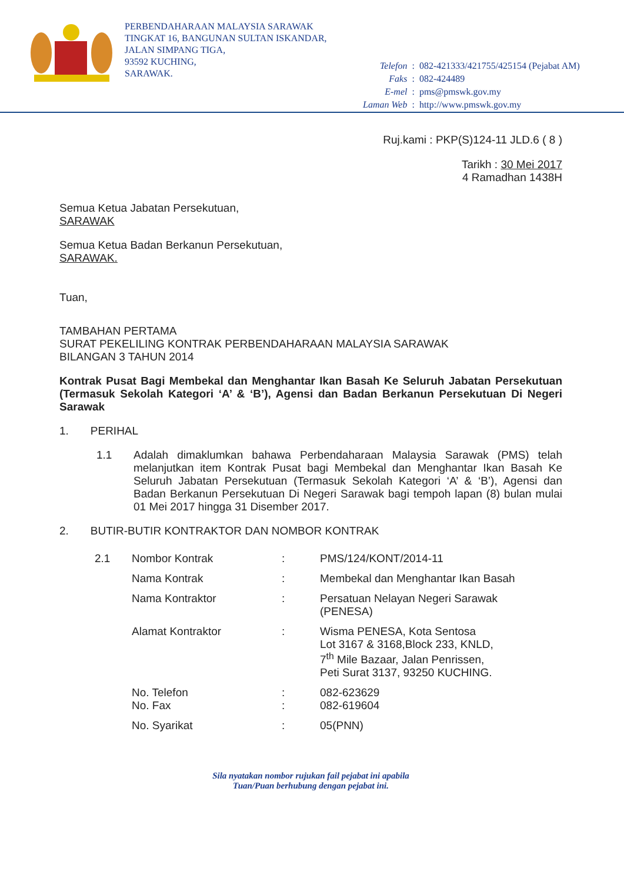PERBENDAHARAAN MALAYSIA SARAWAK
TINGKAT 16, BANGUNAN SULTAN ISKANDAR,
JALAN SIMPANG TIGA,
93592 KUCHING,
SARAWAK.
| Telefon | : | 082-421333/421755/425154 (Pejabat AM) |
| Faks | : | 082-424489 |
| E-mel | : | pms@pmswk.gov.my |
| Laman Web | : | http://www.pmswk.gov.my |
Ruj.kami : PKP(S)124-11 JLD.6 ( 8 )
Tarikh : 30 Mei 2017
4 Ramadhan 1438H
Semua Ketua Jabatan Persekutuan,
SARAWAK
Semua Ketua Badan Berkanun Persekutuan,
SARAWAK.
Tuan,
TAMBAHAN PERTAMA
SURAT PEKELILING KONTRAK PERBENDAHARAAN MALAYSIA SARAWAK
BILANGAN 3 TAHUN 2014
Kontrak Pusat Bagi Membekal dan Menghantar Ikan Basah Ke Seluruh Jabatan Persekutuan (Termasuk Sekolah Kategori ‘A’ & ‘B’), Agensi dan Badan Berkanun Persekutuan Di Negeri Sarawak
1. PERIHAL
1.1 Adalah dimaklumkan bahawa Perbendaharaan Malaysia Sarawak (PMS) telah melanjutkan item Kontrak Pusat bagi Membekal dan Menghantar Ikan Basah Ke Seluruh Jabatan Persekutuan (Termasuk Sekolah Kategori ‘A’ & ‘B’), Agensi dan Badan Berkanun Persekutuan Di Negeri Sarawak bagi tempoh lapan (8) bulan mulai 01 Mei 2017 hingga 31 Disember 2017.
2. BUTIR-BUTIR KONTRAKTOR DAN NOMBOR KONTRAK
| 2.1 | Nombor Kontrak | : | PMS/124/KONT/2014-11 |
| | Nama Kontrak | : | Membekal dan Menghantar Ikan Basah |
| | Nama Kontraktor | : | Persatuan Nelayan Negeri Sarawak (PENESA) |
| | Alamat Kontraktor | : | Wisma PENESA, Kota Sentosa Lot 3167 & 3168,Block 233, KNLD, 7<sup>th</sup> Mile Bazaar, Jalan Penrissen, Peti Surat 3137, 93250 KUCHING. |
| | No. Telefon No. Fax | : : | 082-623629 082-619604 |
| | No. Syarikat | : | 05(PNN) |
Sila nyatakan nombor rujukan fail pejabat ini apabila
Tuan/Puan berhubung dengan pejabat ini.